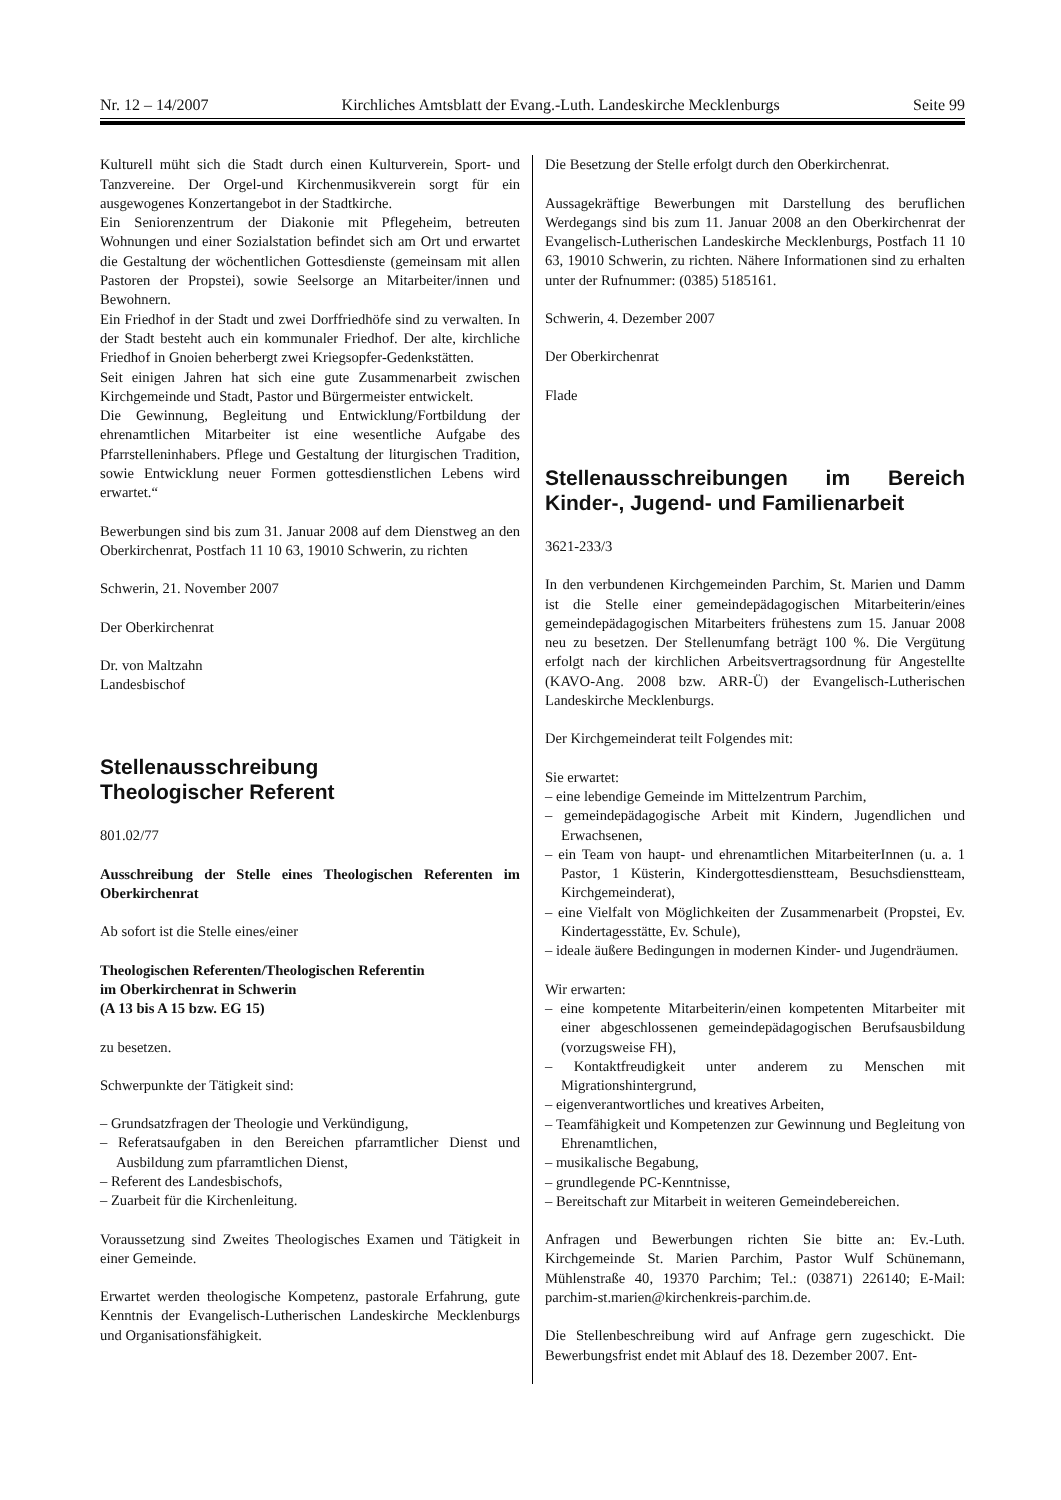Nr. 12 – 14/2007 Kirchliches Amtsblatt der Evang.-Luth. Landeskirche Mecklenburgs Seite 99
Kulturell müht sich die Stadt durch einen Kulturverein, Sport- und Tanzvereine. Der Orgel-und Kirchenmusikverein sorgt für ein ausgewogenes Konzertangebot in der Stadtkirche.
Ein Seniorenzentrum der Diakonie mit Pflegeheim, betreuten Wohnungen und einer Sozialstation befindet sich am Ort und erwartet die Gestaltung der wöchentlichen Gottesdienste (gemeinsam mit allen Pastoren der Propstei), sowie Seelsorge an Mitarbeiter/innen und Bewohnern.
Ein Friedhof in der Stadt und zwei Dorffriedhöfe sind zu verwalten. In der Stadt besteht auch ein kommunaler Friedhof. Der alte, kirchliche Friedhof in Gnoien beherbergt zwei Kriegsopfer-Gedenkstätten.
Seit einigen Jahren hat sich eine gute Zusammenarbeit zwischen Kirchgemeinde und Stadt, Pastor und Bürgermeister entwickelt.
Die Gewinnung, Begleitung und Entwicklung/Fortbildung der ehrenamtlichen Mitarbeiter ist eine wesentliche Aufgabe des Pfarrstelleninhabers. Pflege und Gestaltung der liturgischen Tradition, sowie Entwicklung neuer Formen gottesdienstlichen Lebens wird erwartet.“
Bewerbungen sind bis zum 31. Januar 2008 auf dem Dienstweg an den Oberkirchenrat, Postfach 11 10 63, 19010 Schwerin, zu richten
Schwerin, 21. November 2007
Der Oberkirchenrat
Dr. von Maltzahn
Landesbischof
Stellenausschreibung
Theologischer Referent
801.02/77
Ausschreibung der Stelle eines Theologischen Referenten im Oberkirchenrat
Ab sofort ist die Stelle eines/einer
Theologischen Referenten/Theologischen Referentin
im Oberkirchenrat in Schwerin
(A 13 bis A 15 bzw. EG 15)
zu besetzen.
Schwerpunkte der Tätigkeit sind:
– Grundsatzfragen der Theologie und Verkündigung,
– Referatsaufgaben in den Bereichen pfarramtlicher Dienst und Ausbildung zum pfarramtlichen Dienst,
– Referent des Landesbischofs,
– Zuarbeit für die Kirchenleitung.
Voraussetzung sind Zweites Theologisches Examen und Tätigkeit in einer Gemeinde.
Erwartet werden theologische Kompetenz, pastorale Erfahrung, gute Kenntnis der Evangelisch-Lutherischen Landeskirche Mecklenburgs und Organisationsfähigkeit.
Die Besetzung der Stelle erfolgt durch den Oberkirchenrat.
Aussagekräftige Bewerbungen mit Darstellung des beruflichen Werdegangs sind bis zum 11. Januar 2008 an den Oberkirchenrat der Evangelisch-Lutherischen Landeskirche Mecklenburgs, Postfach 11 10 63, 19010 Schwerin, zu richten. Nähere Informationen sind zu erhalten unter der Rufnummer: (0385) 5185161.
Schwerin, 4. Dezember 2007
Der Oberkirchenrat
Flade
Stellenausschreibungen im Bereich Kinder-, Jugend- und Familienarbeit
3621-233/3
In den verbundenen Kirchgemeinden Parchim, St. Marien und Damm ist die Stelle einer gemeindepädagogischen Mitarbeiterin/eines gemeindepädagogischen Mitarbeiters frühestens zum 15. Januar 2008 neu zu besetzen. Der Stellenumfang beträgt 100 %. Die Vergütung erfolgt nach der kirchlichen Arbeitsvertragsordnung für Angestellte (KAVO-Ang. 2008 bzw. ARR-Ü) der Evangelisch-Lutherischen Landeskirche Mecklenburgs.
Der Kirchgemeinderat teilt Folgendes mit:
Sie erwartet:
– eine lebendige Gemeinde im Mittelzentrum Parchim,
– gemeindepädagogische Arbeit mit Kindern, Jugendlichen und Erwachsenen,
– ein Team von haupt- und ehrenamtlichen MitarbeiterInnen (u. a. 1 Pastor, 1 Küsterin, Kindergottesdienstteam, Besuchsdienstteam, Kirchgemeinderat),
– eine Vielfalt von Möglichkeiten der Zusammenarbeit (Propstei, Ev. Kindertagesstätte, Ev. Schule),
– ideale äußere Bedingungen in modernen Kinder- und Jugendräumen.
Wir erwarten:
– eine kompetente Mitarbeiterin/einen kompetenten Mitarbeiter mit einer abgeschlossenen gemeindepädagogischen Berufsausbildung (vorzugsweise FH),
– Kontaktfreudigkeit unter anderem zu Menschen mit Migrationshintergrund,
– eigenverantwortliches und kreatives Arbeiten,
– Teamfähigkeit und Kompetenzen zur Gewinnung und Begleitung von Ehrenamtlichen,
– musikalische Begabung,
– grundlegende PC-Kenntnisse,
– Bereitschaft zur Mitarbeit in weiteren Gemeindebereichen.
Anfragen und Bewerbungen richten Sie bitte an: Ev.-Luth. Kirchgemeinde St. Marien Parchim, Pastor Wulf Schünemann, Mühlenstraße 40, 19370 Parchim; Tel.: (03871) 226140; E-Mail: parchim-st.marien@kirchenkreis-parchim.de.
Die Stellenbeschreibung wird auf Anfrage gern zugeschickt. Die Bewerbungsfrist endet mit Ablauf des 18. Dezember 2007. Ent-